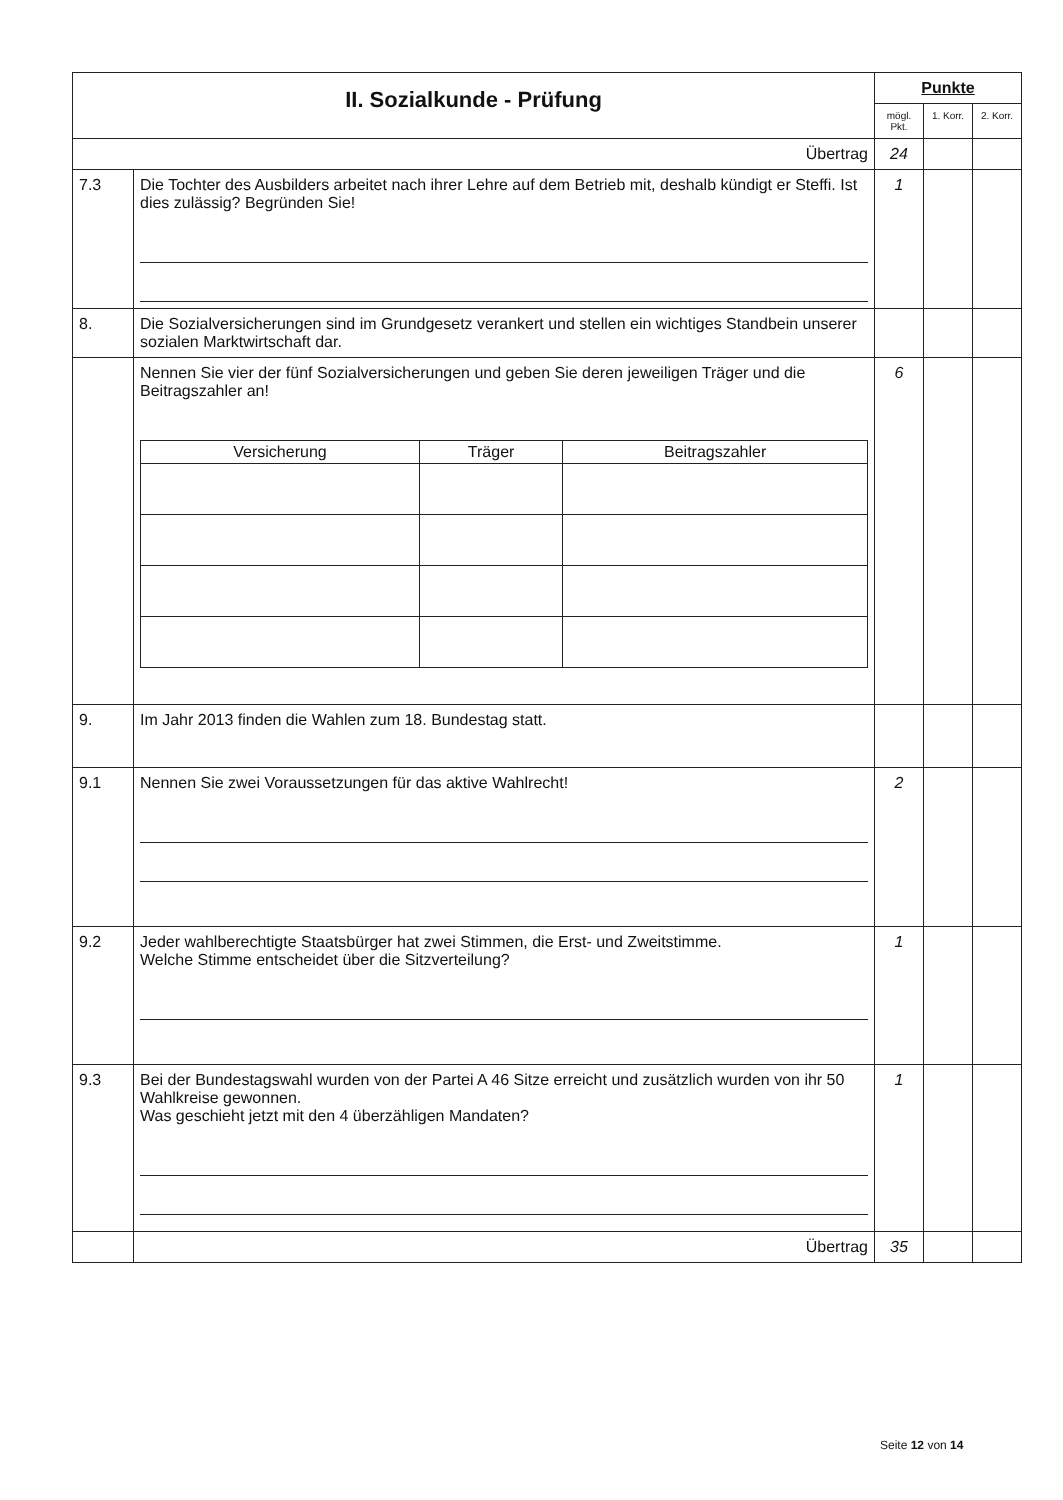| II. Sozialkunde - Prüfung | | Punkte | | |
| | | mögl. Pkt. | 1. Korr. | 2. Korr. |
| Übertrag | | 24 | | |
| 7.3 | Die Tochter des Ausbilders arbeitet nach ihrer Lehre auf dem Betrieb mit, deshalb kündigt er Steffi. Ist dies zulässig? Begründen Sie! | 1 | | |
| 8. | Die Sozialversicherungen sind im Grundgesetz verankert und stellen ein wichtiges Standbein unserer sozialen Marktwirtschaft dar. | | | |
| | Nennen Sie vier der fünf Sozialversicherungen und geben Sie deren jeweiligen Träger und die Beitragszahler an! / Versicherung / Träger / Beitragszahler / / --- / --- / --- / | 6 | | |
| 9. | Im Jahr 2013 finden die Wahlen zum 18. Bundestag statt. | | | |
| 9.1 | Nennen Sie zwei Voraussetzungen für das aktive Wahlrecht! | 2 | | |
| 9.2 | Jeder wahlberechtigte Staatsbürger hat zwei Stimmen, die Erst- und Zweitstimme. Welche Stimme entscheidet über die Sitzverteilung? | 1 | | |
| 9.3 | Bei der Bundestagswahl wurden von der Partei A 46 Sitze erreicht und zusätzlich wurden von ihr 50 Wahlkreise gewonnen. Was geschieht jetzt mit den 4 überzähligen Mandaten? | 1 | | |
| | Übertrag | 35 | | |
Seite 12 von 14